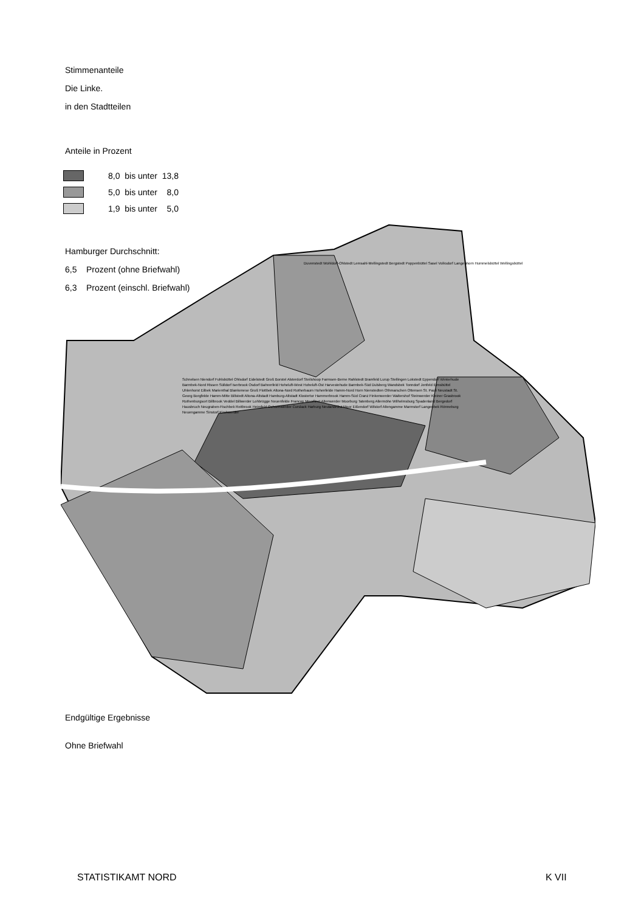Stimmenanteile
Die Linke.
in den Stadtteilen
Anteile in Prozent
8,0 bis unter 13,8
5,0 bis unter 8,0
1,9 bis unter 5,0
Hamburger Durchschnitt:
6,5 Prozent (ohne Briefwahl)
6,3 Prozent (einschl. Briefwahl)
Duvenstedt Wohldorf-Ohlstedt Lemsahl-Mellingstedt Bergstedt Poppenbüttel Sasel Volksdorf Langenhorn Hummelsbüttel Wellingsbüttel
Schnelsen Niendorf Fuhlsbüttel Ohlsdorf Eidelstedt Groß Borstel Alsterdorf Steilshoop Farmsen-Berne Rahlstedt Bramfeld Lurup Stellingen Lokstedt Eppendorf Winterhude Barmbek-Nord Rissen Sülldorf Iserbrook Osdorf Bahrenfeld Hoheluft-West Hoheluft-Ost Harvestehude Barmbek-Süd Dulsberg Wandsbek Tonndorf Jenfeld Eimsbüttel Uhlenhorst Eilbek Marienthal Blankenese Groß Flottbek Altona-Nord Rotherbaum Hohenfelde Hamm-Nord Horn Nienstedten Othmarschen Ottensen St. Pauli Neustadt St. Georg Borgfelde Hamm-Mitte Billstedt Altona-Altstadt Hamburg-Altstadt Klostertor Hammerbrook Hamm-Süd Cranz Finkenwerder Waltershof Steinwerder Kleiner Grasbrook Rothenburgsort Billbrook Veddel Billwerder Lohbrügge Neuenfelde Francop Moorfleet Altenwerder Moorburg Tatenberg Allermöhe Wilhelmsburg Spadenland Bergedorf Hausbruch Neugraben-Fischbek Reitbrook Heimfeld Ochsenwerder Curslack Harburg Neuland/Gut Moor Eißendorf Wilstorf Altengamme Marmstorf Langenbek Rönneburg Neuengamme Sinstorf Kirchwerder
Endgültige Ergebnisse
Ohne Briefwahl
STATISTIKAMT NORD K VII